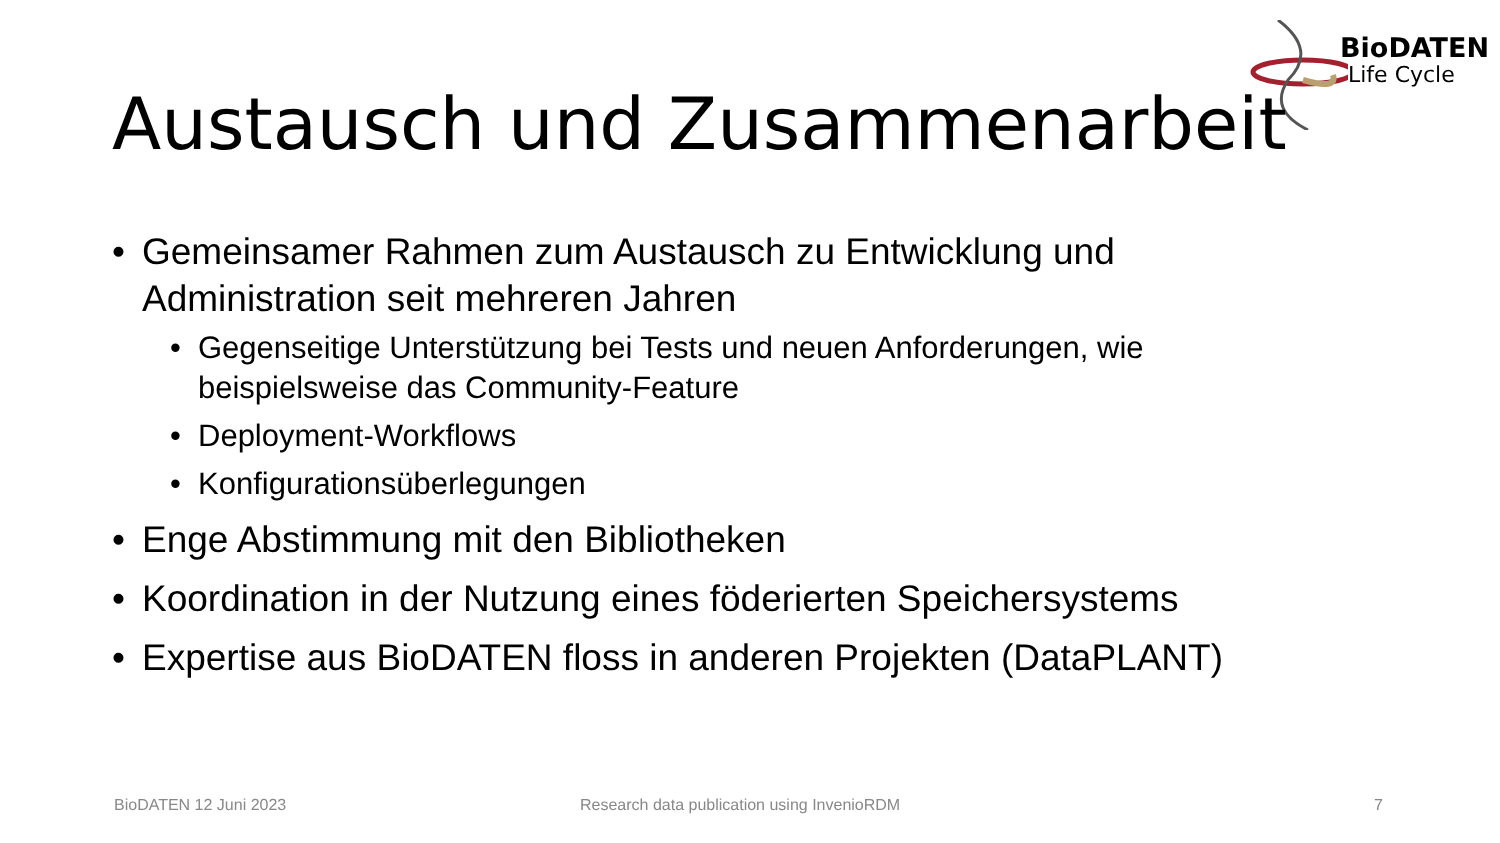BioDATEN
Life Cycle
Austausch und Zusammenarbeit
• Gemeinsamer Rahmen zum Austausch zu Entwicklung und Administration seit mehreren Jahren
• Gegenseitige Unterstützung bei Tests und neuen Anforderungen, wie beispielsweise das Community-Feature
• Deployment-Workflows
• Konfigurationsüberlegungen
• Enge Abstimmung mit den Bibliotheken
• Koordination in der Nutzung eines föderierten Speichersystems
• Expertise aus BioDATEN floss in anderen Projekten (DataPLANT)
BioDATEN 12 Juni 2023
Research data publication using InvenioRDM
7